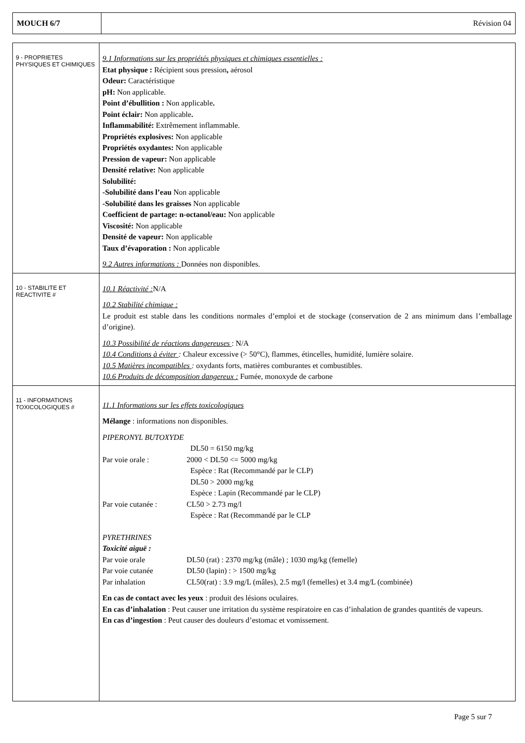| MOUCH 6/7 | Révision 04 |
| 9 - PROPRIETES PHYSIQUES ET CHIMIQUES | 9.1 Informations sur les propriétés physiques et chimiques essentielles : Etat physique : Récipient sous pression , aérosol Odeur: Caractéristique pH: Non applicable. Point d’ébullition : Non applicable . Point éclair: Non applicable . Inflammabilité: Extrêmement inflammable. Propriétés explosives: Non applicable Propriétés oxydantes: Non applicable Pression de vapeur: Non applicable Densité relative: Non applicable Solubilité: -Solubilité dans l’eau Non applicable -Solubilité dans les graisses Non applicable Coefficient de partage: n-octanol/eau: Non applicable Viscosité: Non applicable Densité de vapeur: Non applicable Taux d’évaporation : Non applicable 9.2 Autres informations : Données non disponibles. |
| 10 - STABILITE ET REACTIVITE # | 10.1 Réactivité : N/A 10.2 Stabilité chimique : Le produit est stable dans les conditions normales d’emploi et de stockage (conservation de 2 ans minimum dans l’emballage d’origine). 10.3 Possibilité de réactions dangereuses : N/A 10.4 Conditions à éviter : Chaleur excessive (> 50°C), flammes, étincelles, humidité, lumière solaire. 10.5 Matières incompatibles : oxydants forts, matières comburantes et combustibles. 10.6 Produits de décomposition dangereux : Fumée, monoxyde de carbone |
| 11 - INFORMATIONS TOXICOLOGIQUES # | 11.1 Informations sur les effets toxicologiques Mélange : informations non disponibles. PIPERONYL BUTOXYDE / / DL50 = 6150 mg/kg / / Par voie orale : / 2000 < DL50 <= 5000 mg/kg / / / Espèce : Rat (Recommandé par le CLP) / / / DL50 > 2000 mg/kg / / / Espèce : Lapin (Recommandé par le CLP) / / Par voie cutanée : / CL50 > 2.73 mg/l / / / Espèce : Rat (Recommandé par le CLP / PYRETHRINES Toxicité aiguë : / Par voie orale / DL50 (rat) : 2370 mg/kg (mâle) ; 1030 mg/kg (femelle) / / Par voie cutanée / DL50 (lapin) : > 1500 mg/kg / / Par inhalation / CL50(rat) : 3.9 mg/L (mâles), 2.5 mg/l (femelles) et 3.4 mg/L (combinée) / En cas de contact avec les yeux : produit des lésions oculaires. En cas d’inhalation : Peut causer une irritation du système respiratoire en cas d’inhalation de grandes quantités de vapeurs. En cas d’ingestion : Peut causer des douleurs d’estomac et vomissement. |
Page 5 sur 7